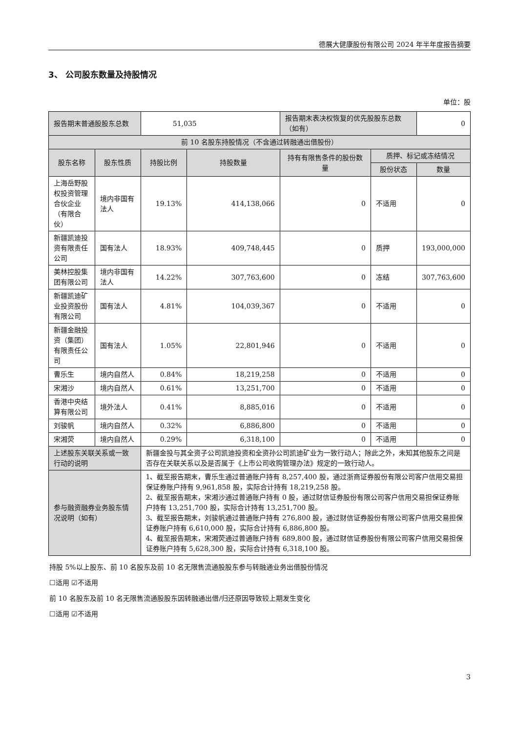德展大健康股份有限公司 2024 年半年度报告摘要
3、 公司股东数量及持股情况
单位：股
| 报告期末普通股股东总数 | | 51,035 | | 报告期末表决权恢复的优先股股东总数（如有） | | 0 |
| 前 10 名股东持股情况（不含通过转融通出借股份） | | | | | | |
| 股东名称 | 股东性质 | 持股比例 | 持股数量 | 持有有限售条件的股份数量 | 质押、标记或冻结情况 | |
| | | | | | 股份状态 | 数量 |
| 上海岳野股权投资管理合伙企业（有限合伙） | 境内非国有法人 | 19.13% | 414,138,066 | 0 | 不适用 | 0 |
| 新疆凯迪投资有限责任公司 | 国有法人 | 18.93% | 409,748,445 | 0 | 质押 | 193,000,000 |
| 美林控股集团有限公司 | 境内非国有法人 | 14.22% | 307,763,600 | 0 | 冻结 | 307,763,600 |
| 新疆凯迪矿业投资股份有限公司 | 国有法人 | 4.81% | 104,039,367 | 0 | 不适用 | 0 |
| 新疆金融投资（集团）有限责任公司 | 国有法人 | 1.05% | 22,801,946 | 0 | 不适用 | 0 |
| 曹乐生 | 境内自然人 | 0.84% | 18,219,258 | 0 | 不适用 | 0 |
| 宋湘沙 | 境内自然人 | 0.61% | 13,251,700 | 0 | 不适用 | 0 |
| 香港中央结算有限公司 | 境外法人 | 0.41% | 8,885,016 | 0 | 不适用 | 0 |
| 刘骏帆 | 境内自然人 | 0.32% | 6,886,800 | 0 | 不适用 | 0 |
| 宋湘荧 | 境内自然人 | 0.29% | 6,318,100 | 0 | 不适用 | 0 |
| 上述股东关联关系或一致行动的说明 | | 新疆金投与其全资子公司凯迪投资和全资孙公司凯迪矿业为一致行动人；除此之外，未知其他股东之间是否存在关联关系以及是否属于《上市公司收购管理办法》规定的一致行动人。 | | | | |
| 参与融资融券业务股东情况说明（如有） | | 1、截至报告期末，曹乐生通过普通账户持有 8,257,400 股，通过浙商证券股份有限公司客户信用交易担保证券账户持有 9,961,858 股，实际合计持有 18,219,258 股。 2、截至报告期末，宋湘沙通过普通账户持有 0 股，通过财信证券股份有限公司客户信用交易担保证券账户持有 13,251,700 股，实际合计持有 13,251,700 股。 3、截至报告期末，刘骏帆通过普通账户持有 276,800 股，通过财信证券股份有限公司客户信用交易担保证券账户持有 6,610,000 股，实际合计持有 6,886,800 股。 4、截至报告期末，宋湘荧通过普通账户持有 689,800 股，通过财信证券股份有限公司客户信用交易担保证券账户持有 5,628,300 股，实际合计持有 6,318,100 股。 | | | | |
持股 5%以上股东、前 10 名股东及前 10 名无限售流通股股东参与转融通业务出借股份情况
☐适用 ☑不适用
前 10 名股东及前 10 名无限售流通股股东因转融通出借/归还原因导致较上期发生变化
☐适用 ☑不适用
3